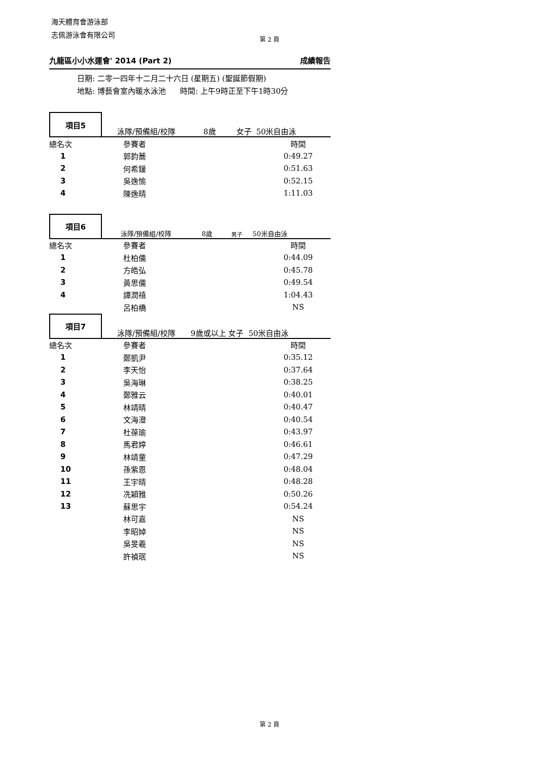海天體育會游泳部
志佩游泳會有限公司
第 2 頁
九龍區小小水運會' 2014 (Part 2) 成績報告
日期: 二零一四年十二月二十六日 (星期五) (聖誕節假期)
地點: 博藝會室內暖水泳池 時間: 上午9時正至下午1時30分
項目5
泳隊/預備組/校隊 8歲 女子 50米自由泳
| 總名次 | 參賽者 | 時間 | |
| --- | --- | --- | --- |
| 1 | 郭鈞蕎 | 0:49.27 | |
| 2 | 何希鍰 | 0:51.63 | |
| 3 | 吳逸愉 | 0:52.15 | |
| 4 | 陳逸晴 | 1:11.03 | |
項目6
泳隊/預備組/校隊 8歲 男子 50米自由泳
| 總名次 | 參賽者 | 時間 | |
| --- | --- | --- | --- |
| 1 | 杜柏儒 | 0:44.09 | |
| 2 | 方皓弘 | 0:45.78 | |
| 3 | 黃思儒 | 0:49.54 | |
| 4 | 譚潤禧 | 1:04.43 | |
| | 呂柏橋 | NS | |
項目7
泳隊/預備組/校隊 9歲或以上 女子 50米自由泳
| 總名次 | 參賽者 | 時間 | |
| --- | --- | --- | --- |
| 1 | 鄭凱尹 | 0:35.12 | |
| 2 | 李天怡 | 0:37.64 | |
| 3 | 吳海琳 | 0:38.25 | |
| 4 | 鄭雅云 | 0:40.01 | |
| 5 | 林靖晴 | 0:40.47 | |
| 6 | 文海澄 | 0:40.54 | |
| 7 | 杜葆瑜 | 0:43.97 | |
| 8 | 馬君婷 | 0:46.61 | |
| 9 | 林靖童 | 0:47.29 | |
| 10 | 孫紫恩 | 0:48.04 | |
| 11 | 王宇晴 | 0:48.28 | |
| 12 | 冼穎雅 | 0:50.26 | |
| 13 | 蘇思宇 | 0:54.24 | |
| | 林可嘉 | NS | |
| | 李昭婥 | NS | |
| | 吳旻羲 | NS | |
| | 許禎珉 | NS | |
第 2 頁